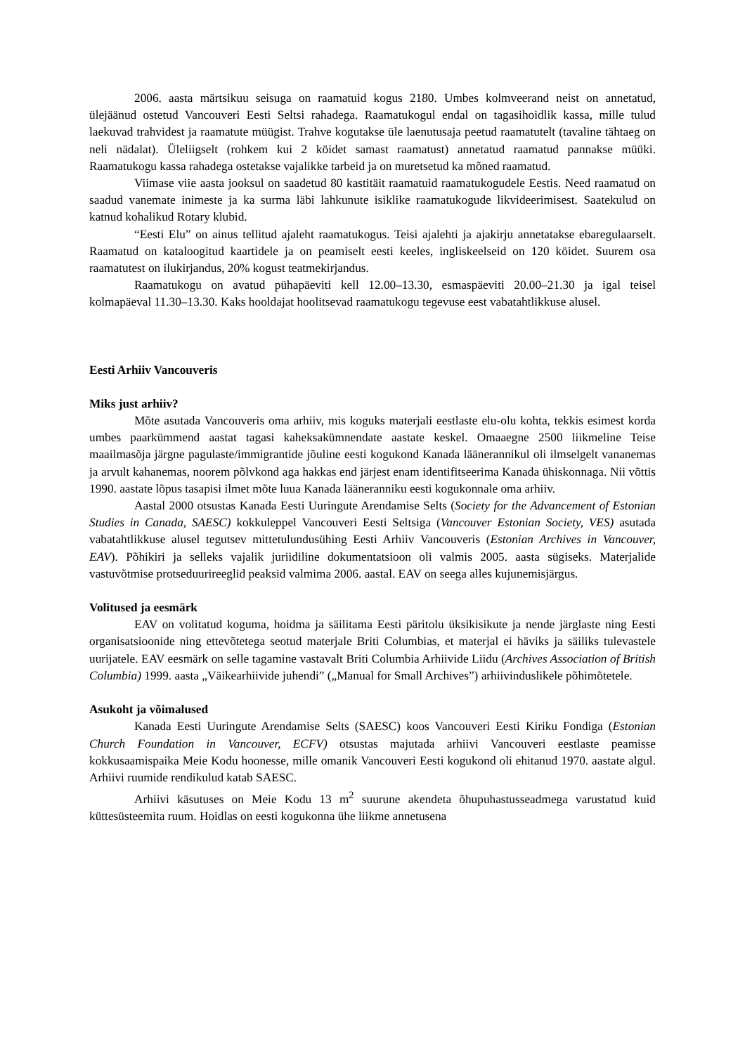2006. aasta märtsikuu seisuga on raamatuid kogus 2180. Umbes kolmveerand neist on annetatud, ülejäänud ostetud Vancouveri Eesti Seltsi rahadega. Raamatukogul endal on tagasihoidlik kassa, mille tulud laekuvad trahvidest ja raamatute müügist. Trahve kogutakse üle laenutusaja peetud raamatutelt (tavaline tähtaeg on neli nädalat). Üleliigselt (rohkem kui 2 köidet samast raamatust) annetatud raamatud pannakse müüki. Raamatukogu kassa rahadega ostetakse vajalikke tarbeid ja on muretsetud ka mõned raamatud.
Viimase viie aasta jooksul on saadetud 80 kastitäit raamatuid raamatukogudele Eestis. Need raamatud on saadud vanemate inimeste ja ka surma läbi lahkunute isiklike raamatukogude likvideerimisest. Saatekulud on katnud kohalikud Rotary klubid.
“Eesti Elu” on ainus tellitud ajaleht raamatukogus. Teisi ajalehti ja ajakirju annetatakse ebaregulaarselt. Raamatud on kataloogitud kaartidele ja on peamiselt eesti keeles, ingliskeelseid on 120 köidet. Suurem osa raamatutest on ilukirjandus, 20% kogust teatmekirjandus.
Raamatukogu on avatud pühapäeviti kell 12.00–13.30, esmaspäeviti 20.00–21.30 ja igal teisel kolmapäeval 11.30–13.30. Kaks hooldajat hoolitsevad raamatukogu tegevuse eest vabatahtlikkuse alusel.
Eesti Arhiiv Vancouveris
Miks just arhiiv?
Mõte asutada Vancouveris oma arhiiv, mis koguks materjali eestlaste elu-olu kohta, tekkis esimest korda umbes paarkümmend aastat tagasi kaheksakümnendate aastate keskel. Omaaegne 2500 liikmeline Teise maailmasõja järgne pagulaste/immigrantide jõuline eesti kogukond Kanada läänerannikul oli ilmselgelt vananemas ja arvult kahanemas, noorem põlvkond aga hakkas end järjest enam identifitseerima Kanada ühiskonnaga. Nii võttis 1990. aastate lõpus tasapisi ilmet mõte luua Kanada lääneranniku eesti kogukonnale oma arhiiv.
Aastal 2000 otsustas Kanada Eesti Uuringute Arendamise Selts (Society for the Advancement of Estonian Studies in Canada, SAESC) kokkuleppel Vancouveri Eesti Seltsiga (Vancouver Estonian Society, VES) asutada vabatahtlikkuse alusel tegutsev mittetulundusühing Eesti Arhiiv Vancouveris (Estonian Archives in Vancouver, EAV). Põhikiri ja selleks vajalik juriidiline dokumentatsioon oli valmis 2005. aasta sügiseks. Materjalide vastuvõtmise protseduurireeglid peaksid valmima 2006. aastal. EAV on seega alles kujunemisjärgus.
Volitused ja eesmärk
EAV on volitatud koguma, hoidma ja säilitama Eesti päritolu üksikisikute ja nende järglaste ning Eesti organisatsioonide ning ettevõtetega seotud materjale Briti Columbias, et materjal ei häviks ja säiliks tulevastele uurijatele. EAV eesmärk on selle tagamine vastavalt Briti Columbia Arhiivide Liidu (Archives Association of British Columbia) 1999. aasta „Väikearhiivide juhendi” („Manual for Small Archives”) arhiivinduslikele põhimõtetele.
Asukoht ja võimalused
Kanada Eesti Uuringute Arendamise Selts (SAESC) koos Vancouveri Eesti Kiriku Fondiga (Estonian Church Foundation in Vancouver, ECFV) otsustas majutada arhiivi Vancouveri eestlaste peamisse kokkusaamispaika Meie Kodu hoonesse, mille omanik Vancouveri Eesti kogukond oli ehitanud 1970. aastate algul. Arhiivi ruumide rendikulud katab SAESC.
Arhiivi käsutuses on Meie Kodu 13 m<sup>2</sup> suurune akendeta õhupuhastusseadmega varustatud kuid küttesüsteemita ruum. Hoidlas on eesti kogukonna ühe liikme annetusena